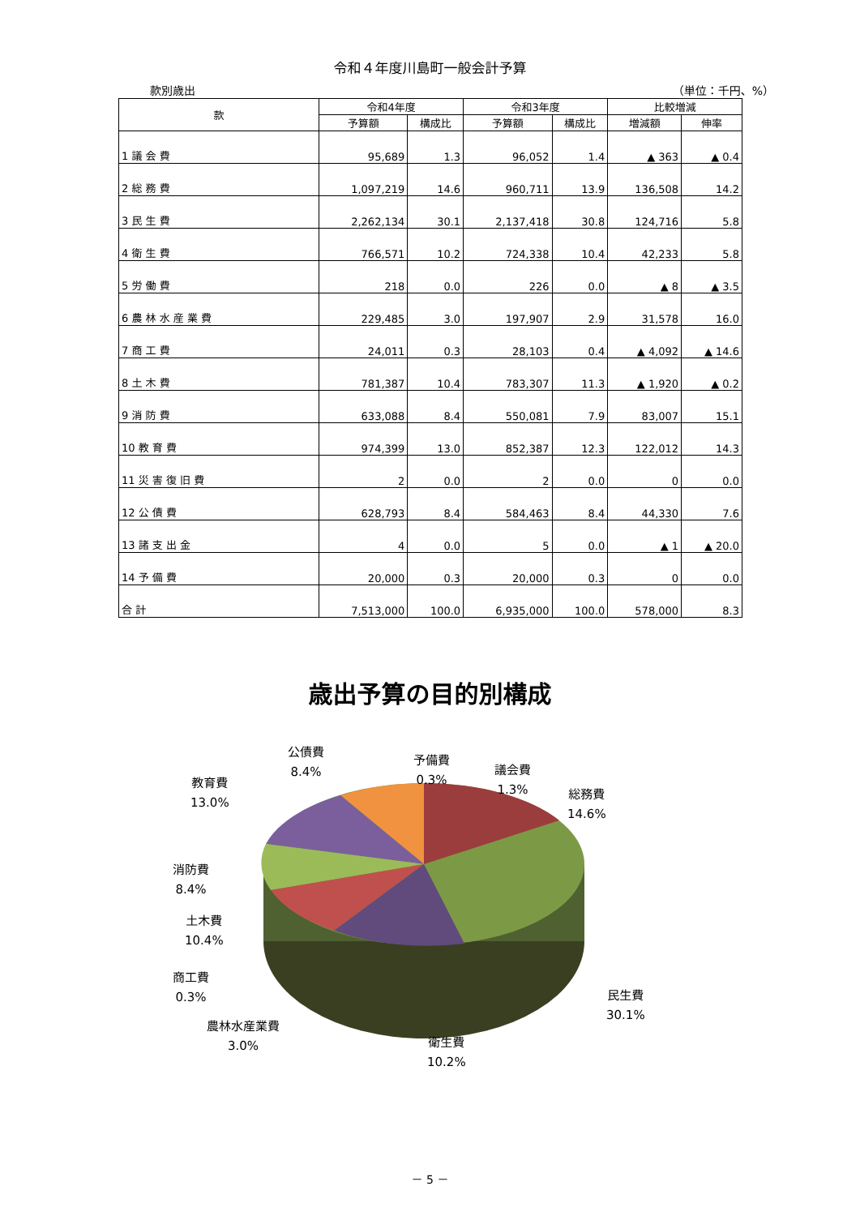令和４年度川島町一般会計予算
款別歳出 （単位：千円、%）
| 款 | 令和4年度 | | 令和3年度 | | 比較増減 | |
| --- | --- | --- | --- | --- | --- | --- |
| | 予算額 | 構成比 | 予算額 | 構成比 | 増減額 | 伸率 |
| 1 議 会 費 | 95,689 | 1.3 | 96,052 | 1.4 | ▲ 363 | ▲ 0.4 |
| 2 総 務 費 | 1,097,219 | 14.6 | 960,711 | 13.9 | 136,508 | 14.2 |
| 3 民 生 費 | 2,262,134 | 30.1 | 2,137,418 | 30.8 | 124,716 | 5.8 |
| 4 衛 生 費 | 766,571 | 10.2 | 724,338 | 10.4 | 42,233 | 5.8 |
| 5 労 働 費 | 218 | 0.0 | 226 | 0.0 | ▲ 8 | ▲ 3.5 |
| 6 農 林 水 産 業 費 | 229,485 | 3.0 | 197,907 | 2.9 | 31,578 | 16.0 |
| 7 商 工 費 | 24,011 | 0.3 | 28,103 | 0.4 | ▲ 4,092 | ▲ 14.6 |
| 8 土 木 費 | 781,387 | 10.4 | 783,307 | 11.3 | ▲ 1,920 | ▲ 0.2 |
| 9 消 防 費 | 633,088 | 8.4 | 550,081 | 7.9 | 83,007 | 15.1 |
| 10 教 育 費 | 974,399 | 13.0 | 852,387 | 12.3 | 122,012 | 14.3 |
| 11 災 害 復 旧 費 | 2 | 0.0 | 2 | 0.0 | 0 | 0.0 |
| 12 公 債 費 | 628,793 | 8.4 | 584,463 | 8.4 | 44,330 | 7.6 |
| 13 諸 支 出 金 | 4 | 0.0 | 5 | 0.0 | ▲ 1 | ▲ 20.0 |
| 14 予 備 費 | 20,000 | 0.3 | 20,000 | 0.3 | 0 | 0.0 |
| 合 計 | 7,513,000 | 100.0 | 6,935,000 | 100.0 | 578,000 | 8.3 |
歳出予算の目的別構成
公債費
8.4%
予備費
0.3%
議会費
1.3%
総務費
14.6%
教育費
13.0%
消防費
8.4%
土木費
10.4%
商工費
0.3%
民生費
30.1%
農林水産業費
3.0%
衛生費
10.2%
－ 5 －